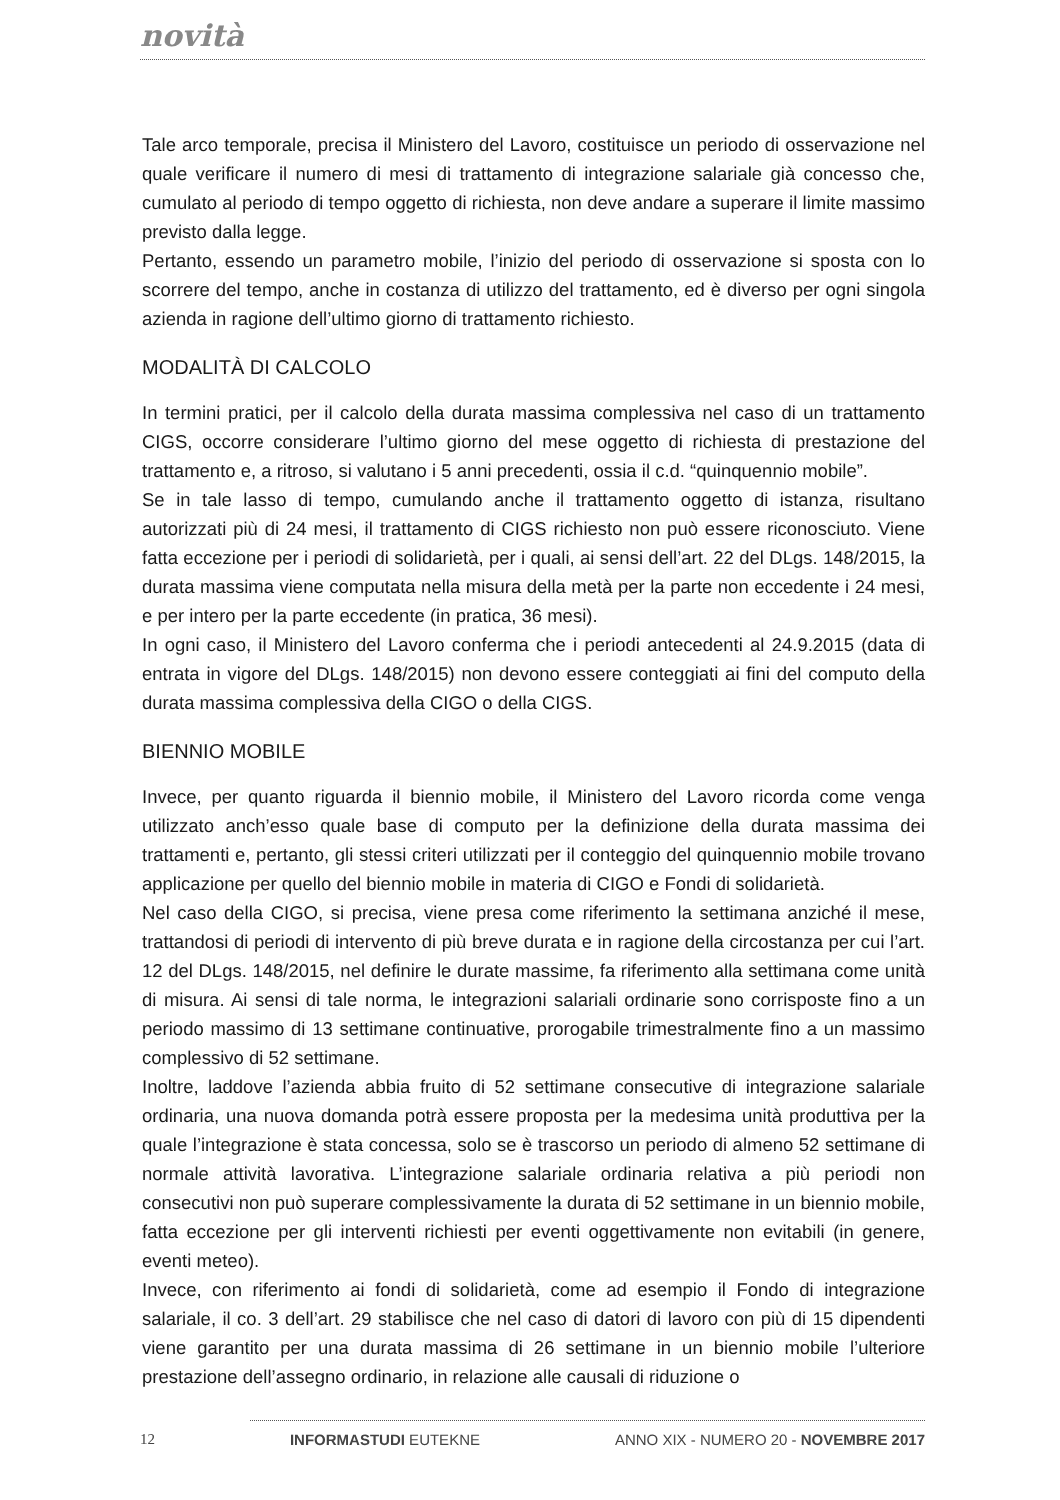novità
Tale arco temporale, precisa il Ministero del Lavoro, costituisce un periodo di osservazione nel quale verificare il numero di mesi di trattamento di integrazione salariale già concesso che, cumulato al periodo di tempo oggetto di richiesta, non deve andare a superare il limite massimo previsto dalla legge.
Pertanto, essendo un parametro mobile, l’inizio del periodo di osservazione si sposta con lo scorrere del tempo, anche in costanza di utilizzo del trattamento, ed è diverso per ogni singola azienda in ragione dell’ultimo giorno di trattamento richiesto.
MODALITÀ DI CALCOLO
In termini pratici, per il calcolo della durata massima complessiva nel caso di un trattamento CIGS, occorre considerare l’ultimo giorno del mese oggetto di richiesta di prestazione del trattamento e, a ritroso, si valutano i 5 anni precedenti, ossia il c.d. “quinquennio mobile”.
Se in tale lasso di tempo, cumulando anche il trattamento oggetto di istanza, risultano autorizzati più di 24 mesi, il trattamento di CIGS richiesto non può essere riconosciuto. Viene fatta eccezione per i periodi di solidarietà, per i quali, ai sensi dell’art. 22 del DLgs. 148/2015, la durata massima viene computata nella misura della metà per la parte non eccedente i 24 mesi, e per intero per la parte eccedente (in pratica, 36 mesi).
In ogni caso, il Ministero del Lavoro conferma che i periodi antecedenti al 24.9.2015 (data di entrata in vigore del DLgs. 148/2015) non devono essere conteggiati ai fini del computo della durata massima complessiva della CIGO o della CIGS.
BIENNIO MOBILE
Invece, per quanto riguarda il biennio mobile, il Ministero del Lavoro ricorda come venga utilizzato anch’esso quale base di computo per la definizione della durata massima dei trattamenti e, pertanto, gli stessi criteri utilizzati per il conteggio del quinquennio mobile trovano applicazione per quello del biennio mobile in materia di CIGO e Fondi di solidarietà.
Nel caso della CIGO, si precisa, viene presa come riferimento la settimana anziché il mese, trattandosi di periodi di intervento di più breve durata e in ragione della circostanza per cui l’art. 12 del DLgs. 148/2015, nel definire le durate massime, fa riferimento alla settimana come unità di misura. Ai sensi di tale norma, le integrazioni salariali ordinarie sono corrisposte fino a un periodo massimo di 13 settimane continuative, prorogabile trimestralmente fino a un massimo complessivo di 52 settimane.
Inoltre, laddove l’azienda abbia fruito di 52 settimane consecutive di integrazione salariale ordinaria, una nuova domanda potrà essere proposta per la medesima unità produttiva per la quale l’integrazione è stata concessa, solo se è trascorso un periodo di almeno 52 settimane di normale attività lavorativa. L’integrazione salariale ordinaria relativa a più periodi non consecutivi non può superare complessivamente la durata di 52 settimane in un biennio mobile, fatta eccezione per gli interventi richiesti per eventi oggettivamente non evitabili (in genere, eventi meteo).
Invece, con riferimento ai fondi di solidarietà, come ad esempio il Fondo di integrazione salariale, il co. 3 dell’art. 29 stabilisce che nel caso di datori di lavoro con più di 15 dipendenti viene garantito per una durata massima di 26 settimane in un biennio mobile l’ulteriore prestazione dell’assegno ordinario, in relazione alle causali di riduzione o
12 INFORMASTUDI EUTEKNE ANNO XIX - NUMERO 20 - NOVEMBRE 2017